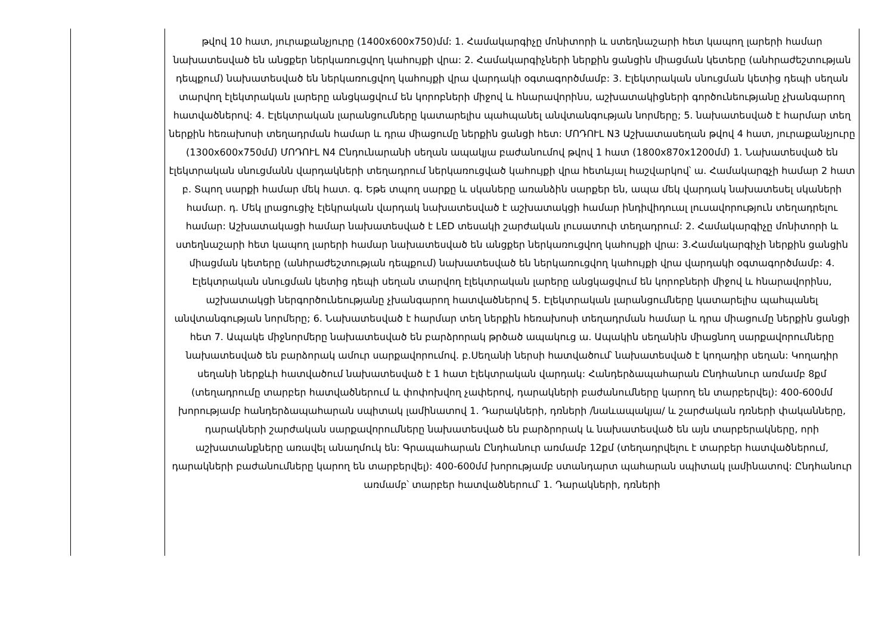| | թվով 10 հատ, յուրաքանչյուրը (1400x600x750)մմ: 1. Համակարգիչը մոնիտորի և ստեղնաշարի հետ կապող լարերի համար նախատեսված են անցքեր ներկառուցվող կահույքի վրա: 2. Համակարգիչների ներքին ցանցին միացման կետերը (անհրաժեշտության դեպքում) նախատեսված են ներկառուցվող կահույքի վրա վարդակի օգտագործմամբ: 3. Էլեկտրական սնուցման կետից դեպի սեղան տարվող էլեկտրական լարերը անցկացվում են կորոբների միջով և հնարավորինս, աշխատակիցների գործունեությանը չխանգարող հատվածներով: 4. Էլեկտրական լարանցումները կատարելիս պահպանել անվտանգության նորմերը; 5. նախատեսված է հարմար տեղ ներքին հեռախոսի տեղադրման համար և դրա միացումը ներքին ցանցի հետ: ՄՈԴՈՒԼ N3 Աշխատասեղան թվով 4 հատ, յուրաքանչյուրը (1300x600x750մմ) ՄՈԴՈՒԼ N4 Ընդունարանի սեղան ապակյա բաժանումով թվով 1 հատ (1800x870x1200մմ) 1. Նախատեսված են էլեկտրական սնուցմանն վարդակների տեղադրում ներկառուցված կահույքի վրա հետևյալ հաշվարկով՝ ա. Համակարգչի համար 2 հատ բ. Տպող սարքի համար մեկ հատ. գ. Եթե տպող սարքը և սկաները առանձին սարքեր են, ապա մեկ վարդակ նախատեսել սկաների համար. դ. Մեկ լրացուցիչ էլեկրական վարդակ նախատեսված է աշխատակցի համար ինդիվիդուալ լուսավորություն տեղադրելու համար: Աշխատակացի համար նախատեսված է LED տեսակի շարժական լուսատուի տեղադրում: 2. Համակարգիչը մոնիտորի և ստեղնաշարի հետ կապող լարերի համար նախատեսված են անցքեր ներկառուցվող կահույքի վրա: 3.Համակարգիչի ներքին ցանցին միացման կետերը (անհրաժեշտության դեպքում) նախատեսված են ներկառուցվող կահույքի վրա վարդակի օգտագործմամբ: 4. Էլեկտրական սնուցման կետից դեպի սեղան տարվող էլեկտրական լարերը անցկացվում են կորոբների միջով և հնարավորինս, աշխատակցի ներգործունեությանը չխանգարող հատվածներով 5. Էլեկտրական լարանցումները կատարելիս պահպանել անվտանգության նորմերը; 6. Նախատեսված է հարմար տեղ ներքին հեռախոսի տեղադրման համար և դրա միացումը ներքին ցանցի հետ 7. Ապակե միջնորմերը նախատեսված են բարձրորակ թրծած ապակուց ա. Ապակին սեղանին միացնող սարքավորումները նախատեսված են բարձորակ ամուր սարքավորումով. բ.Սեղանի ներսի հատվածում՝ նախատեսված է կողադիր սեղան: Կողադիր սեղանի ներքևի հատվածում նախատեսված է 1 հատ էլեկտրական վարդակ: Հանդերձապահարան Ընդհանուր առմամբ 8քմ (տեղադրումը տարբեր հատվածներում և փոփոխվող չափերով, դարակների բաժանումները կարող են տարբերվել): 400-600մմ խորությամբ հանդերձապահարան սպիտակ լամինատով 1. Դարակների, դռների /նաևապակյա/ և շարժական դռների փականները, դարակների շարժական սարքավորումները նախատեսված են բարձրորակ և նախատեսված են այն տարբերակները, որի աշխատանքները առավել անաղմուկ են: Գրապահարան Ընդհանուր առմամբ 12քմ (տեղադրվելու է տարբեր հատվածներում, դարակների բաժանումները կարող են տարբերվել): 400-600մմ խորությամբ ստանդարտ պահարան սպիտակ լամինատով: Ընդհանուր առմամբ՝ տարբեր հատվածներում՝ 1. Դարակների, դռների |